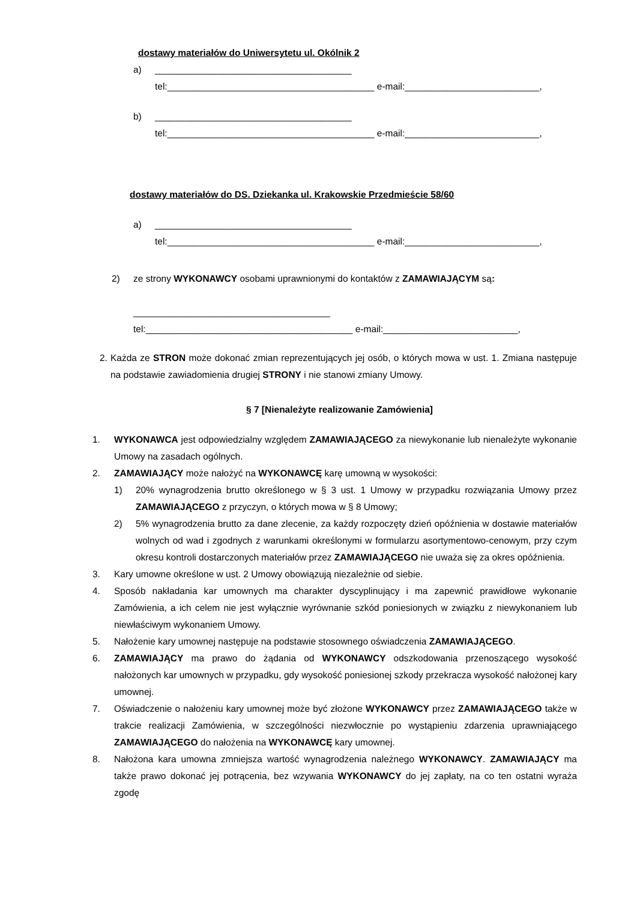dostawy materiałów do Uniwersytetu ul. Okólnik 2
a) ______________________________________
tel:________________________________________ e-mail:__________________________,
b) ______________________________________
tel:________________________________________ e-mail:__________________________,
dostawy materiałów do DS. Dziekanka ul. Krakowskie Przedmieście 58/60
a) ______________________________________
tel:________________________________________ e-mail:__________________________,
2) ze strony WYKONAWCY osobami uprawnionymi do kontaktów z ZAMAWIAJĄCYM są:
______________________________________
tel:________________________________________ e-mail:__________________________,
2. Każda ze STRON może dokonać zmian reprezentujących jej osób, o których mowa w ust. 1. Zmiana następuje na podstawie zawiadomienia drugiej STRONY i nie stanowi zmiany Umowy.
§ 7 [Nienależyte realizowanie Zamówienia]
1. WYKONAWCA jest odpowiedzialny względem ZAMAWIAJĄCEGO za niewykonanie lub nienależyte wykonanie Umowy na zasadach ogólnych.
2. ZAMAWIAJĄCY może nałożyć na WYKONAWCĘ karę umowną w wysokości:
1) 20% wynagrodzenia brutto określonego w § 3 ust. 1 Umowy w przypadku rozwiązania Umowy przez ZAMAWIAJĄCEGO z przyczyn, o których mowa w § 8 Umowy;
2) 5% wynagrodzenia brutto za dane zlecenie, za każdy rozpoczęty dzień opóźnienia w dostawie materiałów wolnych od wad i zgodnych z warunkami określonymi w formularzu asortymentowo-cenowym, przy czym okresu kontroli dostarczonych materiałów przez ZAMAWIAJĄCEGO nie uważa się za okres opóźnienia.
3. Kary umowne określone w ust. 2 Umowy obowiązują niezależnie od siebie.
4. Sposób nakładania kar umownych ma charakter dyscyplinujący i ma zapewnić prawidłowe wykonanie Zamówienia, a ich celem nie jest wyłącznie wyrównanie szkód poniesionych w związku z niewykonaniem lub niewłaściwym wykonaniem Umowy.
5. Nałożenie kary umownej następuje na podstawie stosownego oświadczenia ZAMAWIAJĄCEGO.
6. ZAMAWIAJĄCY ma prawo do żądania od WYKONAWCY odszkodowania przenoszącego wysokość nałożonych kar umownych w przypadku, gdy wysokość poniesionej szkody przekracza wysokość nałożonej kary umownej.
7. Oświadczenie o nałożeniu kary umownej może być złożone WYKONAWCY przez ZAMAWIAJĄCEGO także w trakcie realizacji Zamówienia, w szczególności niezwłocznie po wystąpieniu zdarzenia uprawniającego ZAMAWIAJĄCEGO do nałożenia na WYKONAWCĘ kary umownej.
8. Nałożona kara umowna zmniejsza wartość wynagrodzenia należnego WYKONAWCY. ZAMAWIAJĄCY ma także prawo dokonać jej potrącenia, bez wzywania WYKONAWCY do jej zapłaty, na co ten ostatni wyraża zgodę